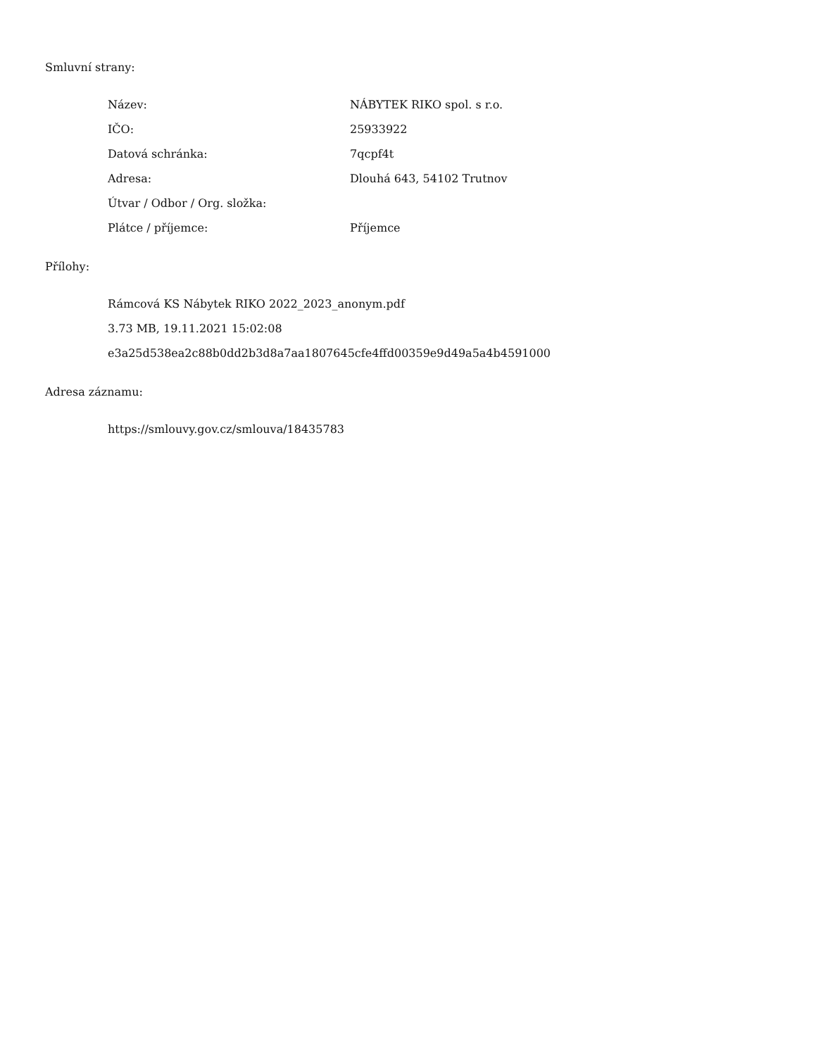Smluvní strany:
| Název: | NÁBYTEK RIKO spol. s r.o. |
| IČO: | 25933922 |
| Datová schránka: | 7qcpf4t |
| Adresa: | Dlouhá 643, 54102 Trutnov |
| Útvar / Odbor / Org. složka: | |
| Plátce / příjemce: | Příjemce |
Přílohy:
Rámcová KS Nábytek RIKO 2022_2023_anonym.pdf
3.73 MB, 19.11.2021 15:02:08
e3a25d538ea2c88b0dd2b3d8a7aa1807645cfe4ffd00359e9d49a5a4b4591000
Adresa záznamu:
https://smlouvy.gov.cz/smlouva/18435783